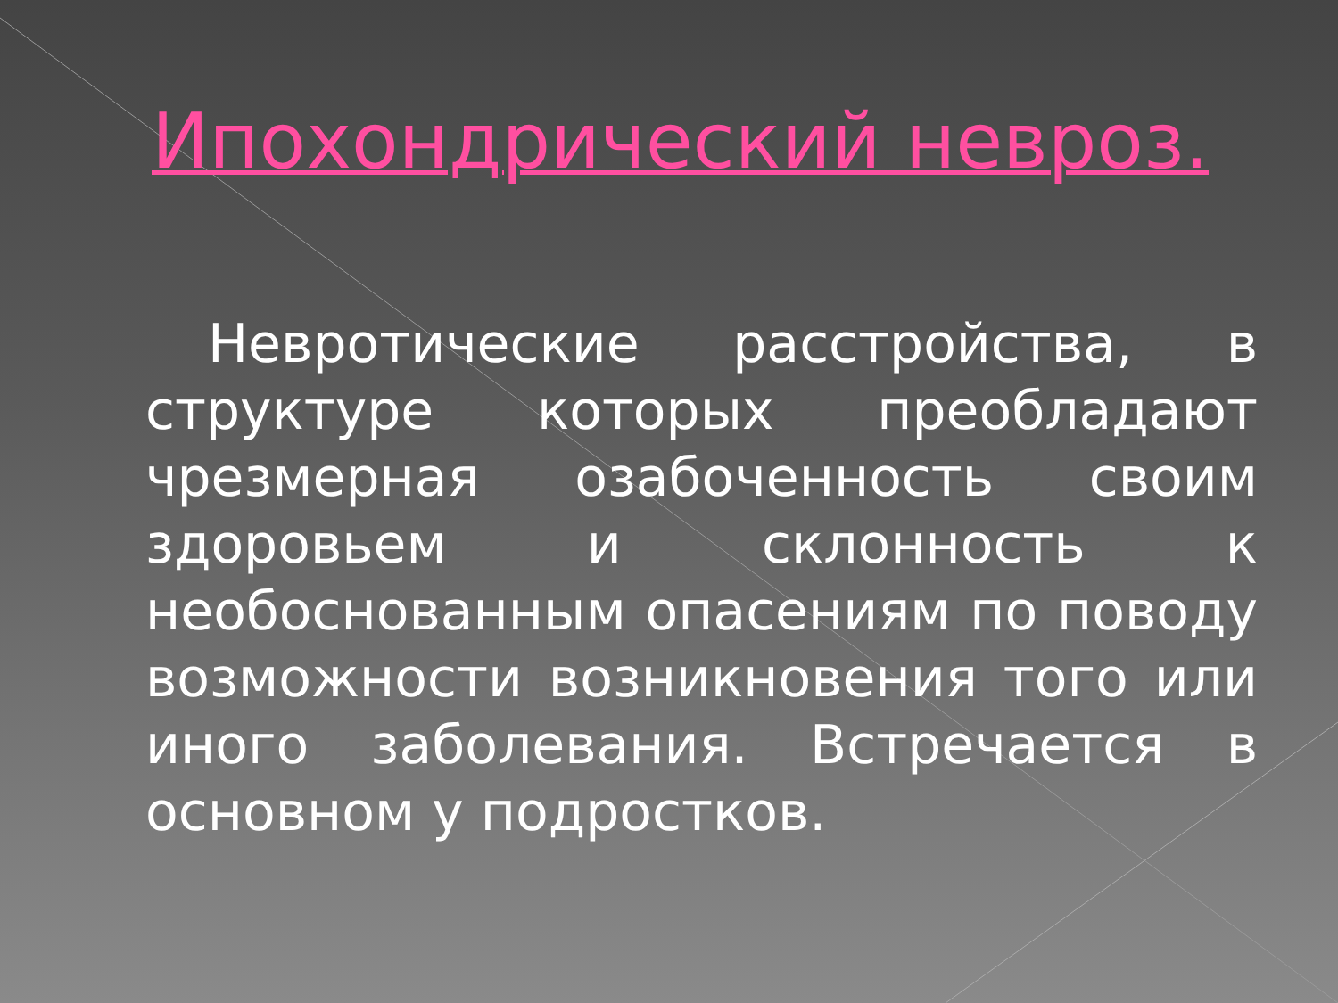Ипохондрический невроз.
Невротические расстройства, в структуре которых преобладают чрезмерная озабоченность своим здоровьем и склонность к необоснованным опасениям по поводу возможности возникновения того или иного заболевания. Встречается в основном у подростков.